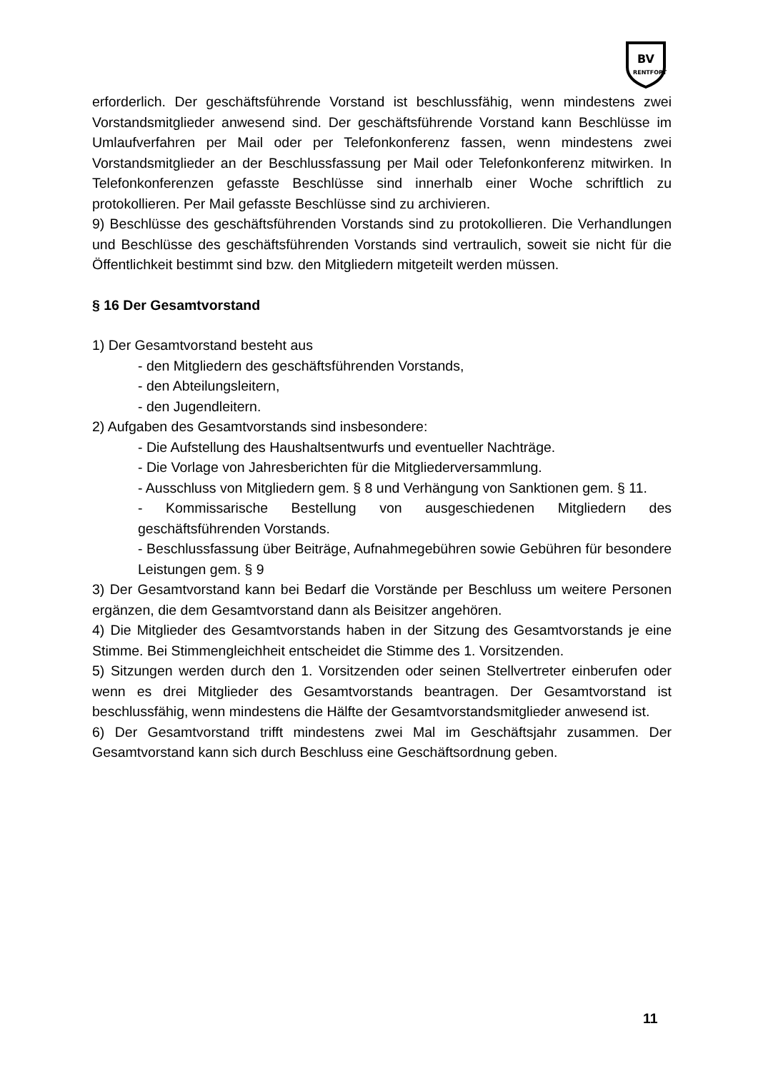BV
RENTFORT
erforderlich. Der geschäftsführende Vorstand ist beschlussfähig, wenn mindestens zwei Vorstandsmitglieder anwesend sind. Der geschäftsführende Vorstand kann Beschlüsse im Umlaufverfahren per Mail oder per Telefonkonferenz fassen, wenn mindestens zwei Vorstandsmitglieder an der Beschlussfassung per Mail oder Telefonkonferenz mitwirken. In Telefonkonferenzen gefasste Beschlüsse sind innerhalb einer Woche schriftlich zu protokollieren. Per Mail gefasste Beschlüsse sind zu archivieren.
9) Beschlüsse des geschäftsführenden Vorstands sind zu protokollieren. Die Verhandlungen und Beschlüsse des geschäftsführenden Vorstands sind vertraulich, soweit sie nicht für die Öffentlichkeit bestimmt sind bzw. den Mitgliedern mitgeteilt werden müssen.
§ 16 Der Gesamtvorstand
1) Der Gesamtvorstand besteht aus
- den Mitgliedern des geschäftsführenden Vorstands,
- den Abteilungsleitern,
- den Jugendleitern.
2) Aufgaben des Gesamtvorstands sind insbesondere:
- Die Aufstellung des Haushaltsentwurfs und eventueller Nachträge.
- Die Vorlage von Jahresberichten für die Mitgliederversammlung.
- Ausschluss von Mitgliedern gem. § 8 und Verhängung von Sanktionen gem. § 11.
- Kommissarische Bestellung von ausgeschiedenen Mitgliedern des geschäftsführenden Vorstands.
- Beschlussfassung über Beiträge, Aufnahmegebühren sowie Gebühren für besondere Leistungen gem. § 9
3) Der Gesamtvorstand kann bei Bedarf die Vorstände per Beschluss um weitere Personen ergänzen, die dem Gesamtvorstand dann als Beisitzer angehören.
4) Die Mitglieder des Gesamtvorstands haben in der Sitzung des Gesamtvorstands je eine Stimme. Bei Stimmengleichheit entscheidet die Stimme des 1. Vorsitzenden.
5) Sitzungen werden durch den 1. Vorsitzenden oder seinen Stellvertreter einberufen oder wenn es drei Mitglieder des Gesamtvorstands beantragen. Der Gesamtvorstand ist beschlussfähig, wenn mindestens die Hälfte der Gesamtvorstandsmitglieder anwesend ist.
6) Der Gesamtvorstand trifft mindestens zwei Mal im Geschäftsjahr zusammen. Der Gesamtvorstand kann sich durch Beschluss eine Geschäftsordnung geben.
11